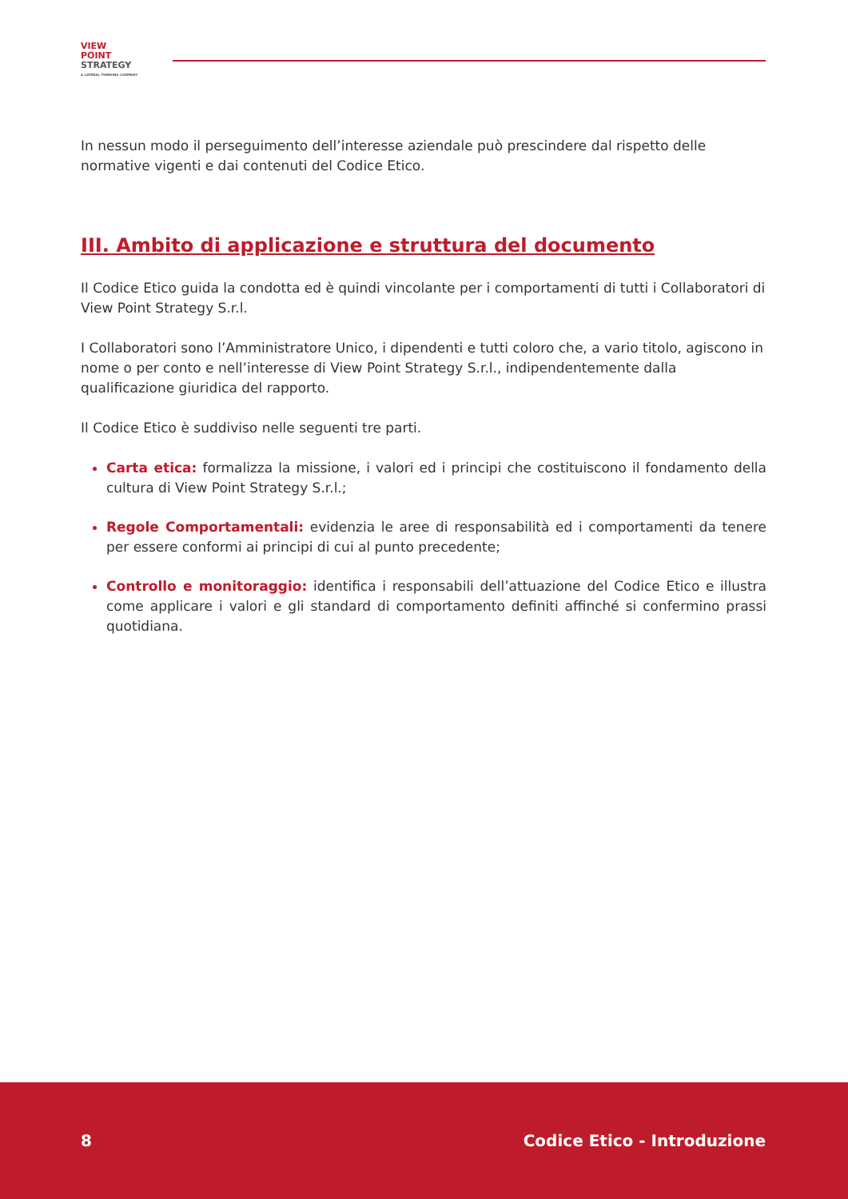VIEW
POINT
STRATEGY
A LATERAL THINKING COMPANY
In nessun modo il perseguimento dell’interesse aziendale può prescindere dal rispetto delle normative vigenti e dai contenuti del Codice Etico.
III. Ambito di applicazione e struttura del documento
Il Codice Etico guida la condotta ed è quindi vincolante per i comportamenti di tutti i Collaboratori di View Point Strategy S.r.l.
I Collaboratori sono l’Amministratore Unico, i dipendenti e tutti coloro che, a vario titolo, agiscono in nome o per conto e nell’interesse di View Point Strategy S.r.l., indipendentemente dalla qualificazione giuridica del rapporto.
Il Codice Etico è suddiviso nelle seguenti tre parti.
Carta etica: formalizza la missione, i valori ed i principi che costituiscono il fondamento della cultura di View Point Strategy S.r.l.;
Regole Comportamentali: evidenzia le aree di responsabilità ed i comportamenti da tenere per essere conformi ai principi di cui al punto precedente;
Controllo e monitoraggio: identifica i responsabili dell’attuazione del Codice Etico e illustra come applicare i valori e gli standard di comportamento definiti affinché si confermino prassi quotidiana.
8 Codice Etico - Introduzione